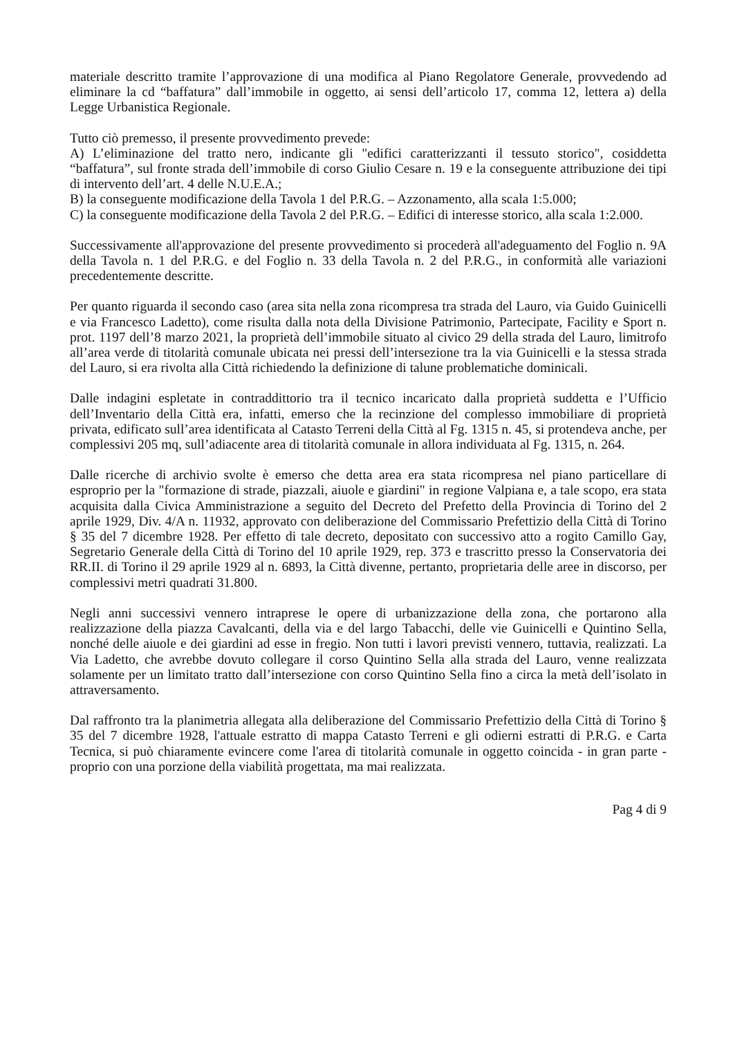materiale descritto tramite l’approvazione di una modifica al Piano Regolatore Generale, provvedendo ad eliminare la cd “baffatura” dall’immobile in oggetto, ai sensi dell’articolo 17, comma 12, lettera a) della Legge Urbanistica Regionale.
Tutto ciò premesso, il presente provvedimento prevede:
A) L’eliminazione del tratto nero, indicante gli "edifici caratterizzanti il tessuto storico", cosiddetta “baffatura”, sul fronte strada dell’immobile di corso Giulio Cesare n. 19 e la conseguente attribuzione dei tipi di intervento dell’art. 4 delle N.U.E.A.;
B) la conseguente modificazione della Tavola 1 del P.R.G. – Azzonamento, alla scala 1:5.000;
C) la conseguente modificazione della Tavola 2 del P.R.G. – Edifici di interesse storico, alla scala 1:2.000.
Successivamente all'approvazione del presente provvedimento si procederà all'adeguamento del Foglio n. 9A della Tavola n. 1 del P.R.G. e del Foglio n. 33 della Tavola n. 2 del P.R.G., in conformità alle variazioni precedentemente descritte.
Per quanto riguarda il secondo caso (area sita nella zona ricompresa tra strada del Lauro, via Guido Guinicelli e via Francesco Ladetto), come risulta dalla nota della Divisione Patrimonio, Partecipate, Facility e Sport n. prot. 1197 dell’8 marzo 2021, la proprietà dell’immobile situato al civico 29 della strada del Lauro, limitrofo all’area verde di titolarità comunale ubicata nei pressi dell’intersezione tra la via Guinicelli e la stessa strada del Lauro, si era rivolta alla Città richiedendo la definizione di talune problematiche dominicali.
Dalle indagini espletate in contraddittorio tra il tecnico incaricato dalla proprietà suddetta e l’Ufficio dell’Inventario della Città era, infatti, emerso che la recinzione del complesso immobiliare di proprietà privata, edificato sull’area identificata al Catasto Terreni della Città al Fg. 1315 n. 45, si protendeva anche, per complessivi 205 mq, sull’adiacente area di titolarità comunale in allora individuata al Fg. 1315, n. 264.
Dalle ricerche di archivio svolte è emerso che detta area era stata ricompresa nel piano particellare di esproprio per la "formazione di strade, piazzali, aiuole e giardini" in regione Valpiana e, a tale scopo, era stata acquisita dalla Civica Amministrazione a seguito del Decreto del Prefetto della Provincia di Torino del 2 aprile 1929, Div. 4/A n. 11932, approvato con deliberazione del Commissario Prefettizio della Città di Torino § 35 del 7 dicembre 1928. Per effetto di tale decreto, depositato con successivo atto a rogito Camillo Gay, Segretario Generale della Città di Torino del 10 aprile 1929, rep. 373 e trascritto presso la Conservatoria dei RR.II. di Torino il 29 aprile 1929 al n. 6893, la Città divenne, pertanto, proprietaria delle aree in discorso, per complessivi metri quadrati 31.800.
Negli anni successivi vennero intraprese le opere di urbanizzazione della zona, che portarono alla realizzazione della piazza Cavalcanti, della via e del largo Tabacchi, delle vie Guinicelli e Quintino Sella, nonché delle aiuole e dei giardini ad esse in fregio. Non tutti i lavori previsti vennero, tuttavia, realizzati. La Via Ladetto, che avrebbe dovuto collegare il corso Quintino Sella alla strada del Lauro, venne realizzata solamente per un limitato tratto dall’intersezione con corso Quintino Sella fino a circa la metà dell’isolato in attraversamento.
Dal raffronto tra la planimetria allegata alla deliberazione del Commissario Prefettizio della Città di Torino § 35 del 7 dicembre 1928, l'attuale estratto di mappa Catasto Terreni e gli odierni estratti di P.R.G. e Carta Tecnica, si può chiaramente evincere come l'area di titolarità comunale in oggetto coincida - in gran parte - proprio con una porzione della viabilità progettata, ma mai realizzata.
Pag 4 di 9